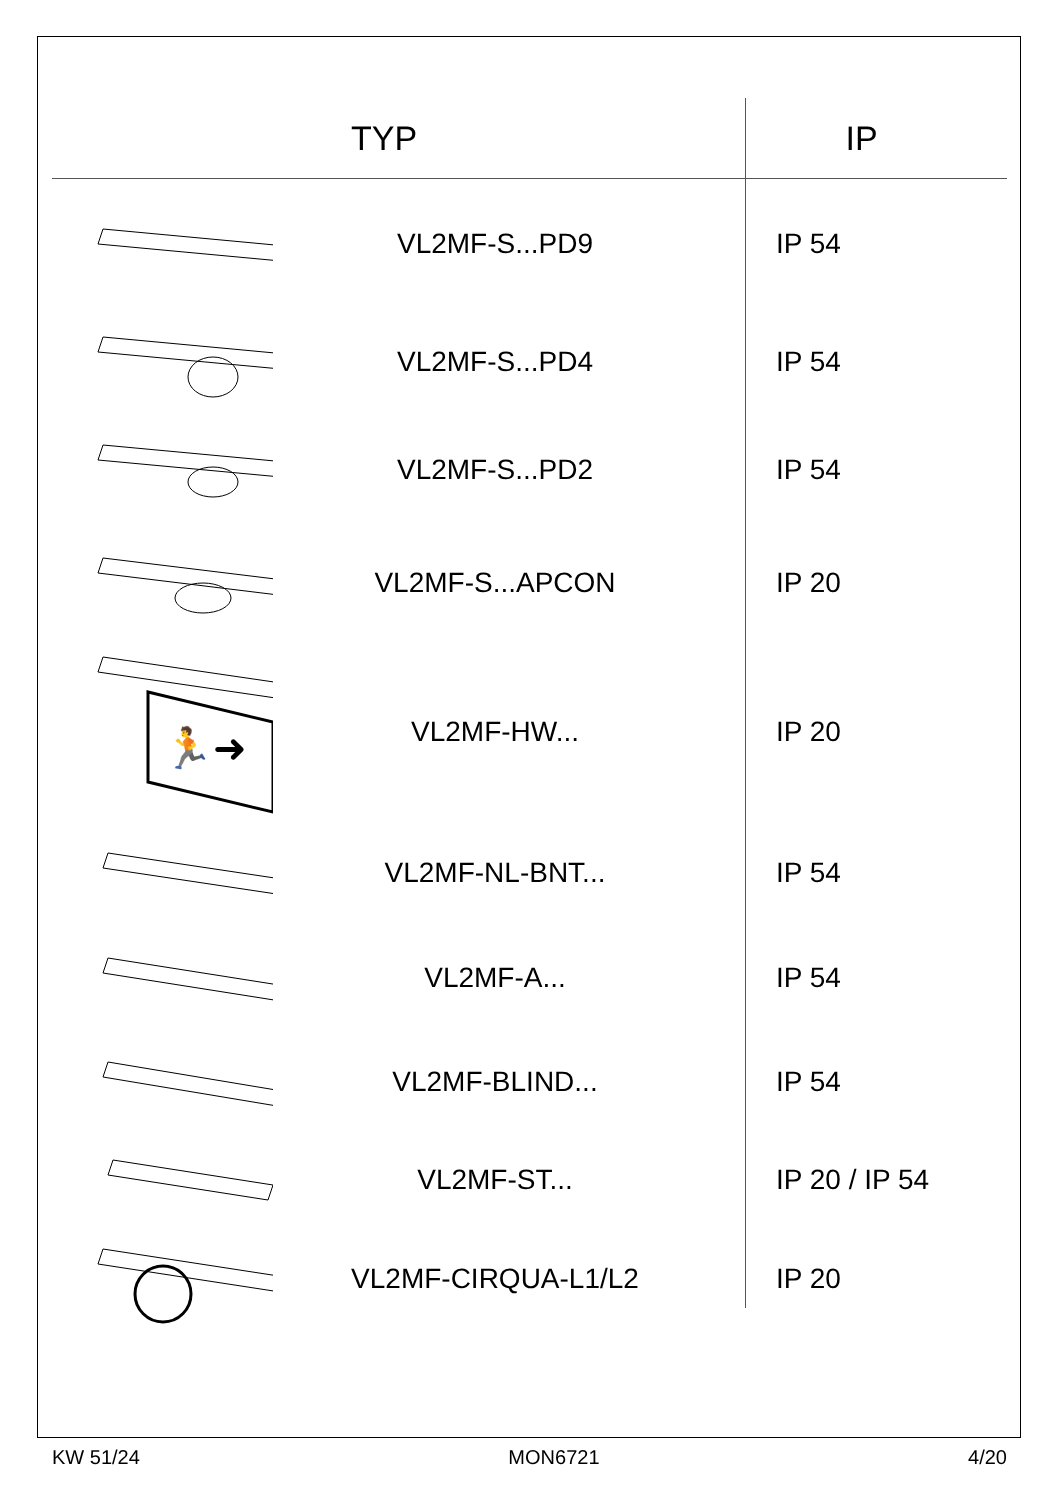| TYP | | IP |
| --- | --- | --- |
| | VL2MF-S...PD9 | IP 54 |
| | VL2MF-S...PD4 | IP 54 |
| | VL2MF-S...PD2 | IP 54 |
| | VL2MF-S...APCON | IP 20 |
| 🏃➜ | VL2MF-HW... | IP 20 |
| | VL2MF-NL-BNT... | IP 54 |
| | VL2MF-A... | IP 54 |
| | VL2MF-BLIND... | IP 54 |
| | VL2MF-ST... | IP 20 / IP 54 |
| | VL2MF-CIRQUA-L1/L2 | IP 20 |
KW 51/24 MON6721 4/20